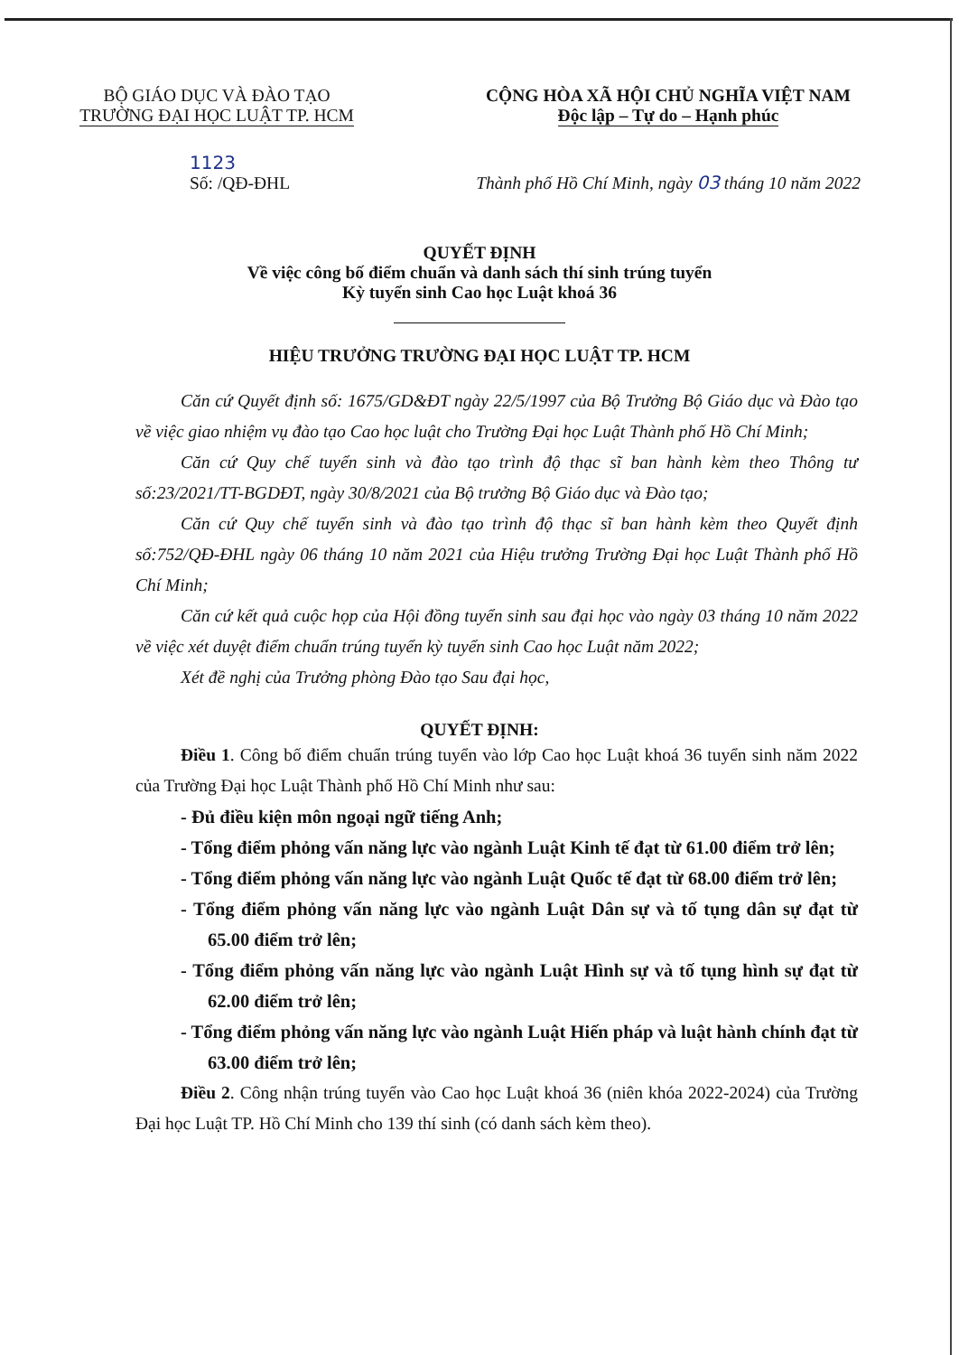BỘ GIÁO DỤC VÀ ĐÀO TẠO
TRƯỜNG ĐẠI HỌC LUẬT TP. HCM
CỘNG HÒA XÃ HỘI CHỦ NGHĨA VIỆT NAM
Độc lập – Tự do – Hạnh phúc
1123
Số: /QĐ-ĐHL
Thành phố Hồ Chí Minh, ngày 03 tháng 10 năm 2022
QUYẾT ĐỊNH
Về việc công bố điểm chuẩn và danh sách thí sinh trúng tuyển
Kỳ tuyển sinh Cao học Luật khoá 36
HIỆU TRƯỞNG TRƯỜNG ĐẠI HỌC LUẬT TP. HCM
Căn cứ Quyết định số: 1675/GD&ĐT ngày 22/5/1997 của Bộ Trưởng Bộ Giáo dục và Đào tạo về việc giao nhiệm vụ đào tạo Cao học luật cho Trường Đại học Luật Thành phố Hồ Chí Minh;
Căn cứ Quy chế tuyển sinh và đào tạo trình độ thạc sĩ ban hành kèm theo Thông tư số:23/2021/TT-BGDĐT, ngày 30/8/2021 của Bộ trưởng Bộ Giáo dục và Đào tạo;
Căn cứ Quy chế tuyển sinh và đào tạo trình độ thạc sĩ ban hành kèm theo Quyết định số:752/QĐ-ĐHL ngày 06 tháng 10 năm 2021 của Hiệu trưởng Trường Đại học Luật Thành phố Hồ Chí Minh;
Căn cứ kết quả cuộc họp của Hội đồng tuyển sinh sau đại học vào ngày 03 tháng 10 năm 2022 về việc xét duyệt điểm chuẩn trúng tuyển kỳ tuyển sinh Cao học Luật năm 2022;
Xét đề nghị của Trưởng phòng Đào tạo Sau đại học,
QUYẾT ĐỊNH:
Điều 1. Công bố điểm chuẩn trúng tuyển vào lớp Cao học Luật khoá 36 tuyển sinh năm 2022 của Trường Đại học Luật Thành phố Hồ Chí Minh như sau:
- Đủ điều kiện môn ngoại ngữ tiếng Anh;
- Tổng điểm phỏng vấn năng lực vào ngành Luật Kinh tế đạt từ 61.00 điểm trở lên;
- Tổng điểm phỏng vấn năng lực vào ngành Luật Quốc tế đạt từ 68.00 điểm trở lên;
- Tổng điểm phỏng vấn năng lực vào ngành Luật Dân sự và tố tụng dân sự đạt từ 65.00 điểm trở lên;
- Tổng điểm phỏng vấn năng lực vào ngành Luật Hình sự và tố tụng hình sự đạt từ 62.00 điểm trở lên;
- Tổng điểm phỏng vấn năng lực vào ngành Luật Hiến pháp và luật hành chính đạt từ 63.00 điểm trở lên;
Điều 2. Công nhận trúng tuyển vào Cao học Luật khoá 36 (niên khóa 2022-2024) của Trường Đại học Luật TP. Hồ Chí Minh cho 139 thí sinh (có danh sách kèm theo).